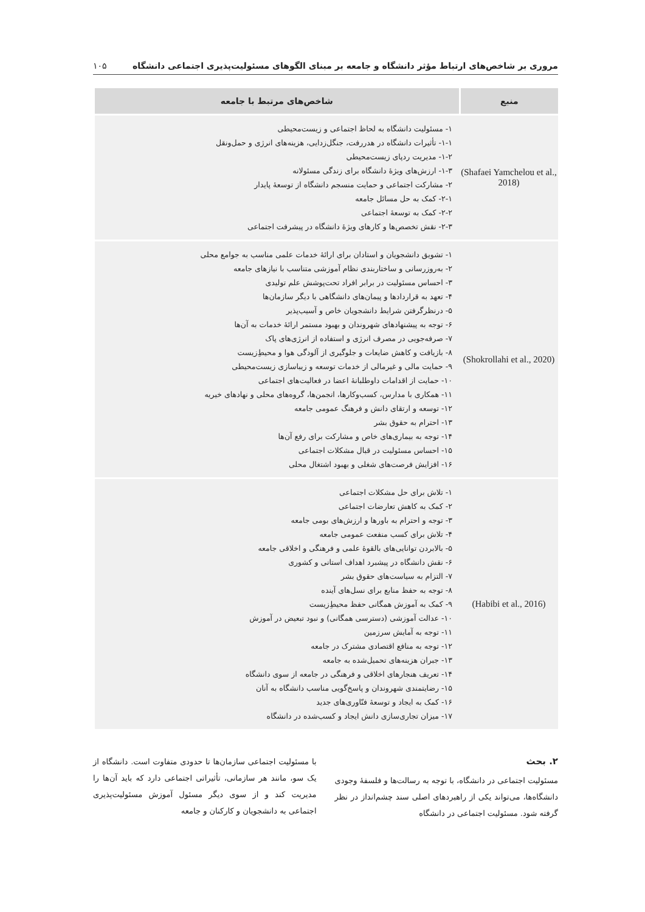مروری بر شاخص‌های ارتباط مؤثر دانشگاه و جامعه بر مبنای الگوهای مسئولیت‌پذیری اجتماعی دانشگاه ۱۰۵
| منبع | شاخص‌های مرتبط با جامعه |
| --- | --- |
| (Shafaei Yamchelou et al., 2018) | ۱- مسئولیت دانشگاه به لحاظ اجتماعی و زیست‌محیطی ۱-۱- تأثیرات دانشگاه در هدررفت، جنگل‌زدایی، هزینه‌های انرژی و حمل‌ونقل ۱-۲- مدیریت ردپای زیست‌محیطی ۱-۳- ارزش‌های ویژهٔ دانشگاه برای زندگی مسئولانه ۲- مشارکت اجتماعی و حمایت منسجم دانشگاه از توسعهٔ پایدار ۲-۱- کمک به حل مسائل جامعه ۲-۲- کمک به توسعهٔ اجتماعی ۲-۳- نقش تخصص‌ها و کارهای ویژهٔ دانشگاه در پیشرفت اجتماعی |
| (Shokrollahi et al., 2020) | ۱- تشویق دانشجویان و استادان برای ارائهٔ خدمات علمی مناسب به جوامع محلی ۲- به‌روزرسانی و ساختاربندی نظام آموزشی متناسب با نیازهای جامعه ۳- احساس مسئولیت در برابر افراد تحت‌پوشش علم تولیدی ۴- تعهد به قراردادها و پیمان‌های دانشگاهی با دیگر سازمان‌ها ۵- درنظرگرفتن شرایط دانشجویان خاص و آسیب‌پذیر ۶- توجه به پیشنهادهای شهروندان و بهبود مستمر ارائهٔ خدمات به آن‌ها ۷- صرفه‌جویی در مصرف انرژی و استفاده از انرژی‌های پاک ۸- بازیافت و کاهش ضایعات و جلوگیری از آلودگی هوا و محیطِ‌زیست ۹- حمایت مالی و غیرمالی از خدمات توسعه و زیباسازی زیست‌محیطی ۱۰- حمایت از اقدامات داوطلبانهٔ اعضا در فعالیت‌های اجتماعی ۱۱- همکاری با مدارس، کسب‌وکارها، انجمن‌ها، گروه‌های محلی و نهادهای خیریه ۱۲- توسعه و ارتقای دانش و فرهنگ عمومی جامعه ۱۳- احترام به حقوق بشر ۱۴- توجه به بیماری‌های خاص و مشارکت برای رفع آن‌ها ۱۵- احساس مسئولیت در قبال مشکلات اجتماعی ۱۶- افزایش فرصت‌های شغلی و بهبود اشتغال محلی |
| (Habibi et al., 2016) | ۱- تلاش برای حل مشکلات اجتماعی ۲- کمک به کاهش تعارضات اجتماعی ۳- توجه و احترام به باورها و ارزش‌های بومی جامعه ۴- تلاش برای کسب منفعت عمومی جامعه ۵- بالابردن توانایی‌های بالقوهٔ علمی و فرهنگی و اخلاقی جامعه ۶- نقش دانشگاه در پیشبرد اهداف استانی و کشوری ۷- التزام به سیاست‌های حقوق بشر ۸- توجه به حفظ منابع برای نسل‌های آینده ۹- کمک به آموزش همگانی حفظ محیطِ‌زیست ۱۰- عدالت آموزشی (دسترسی همگانی) و نبود تبعیض در آموزش ۱۱- توجه به آمایش سرزمین ۱۲- توجه به منافع اقتصادی مشترک در جامعه ۱۳- جبران هزینه‌های تحمیل‌شده به جامعه ۱۴- تعریف هنجارهای اخلاقی و فرهنگی در جامعه از سوی دانشگاه ۱۵- رضایتمندی شهروندان و پاسخ‌گویی مناسب دانشگاه به آنان ۱۶- کمک به ایجاد و توسعهٔ فنّاوری‌های جدید ۱۷- میزان تجاری‌سازی دانش ایجاد و کسب‌شده در دانشگاه |
۲. بحث
مسئولیت اجتماعی در دانشگاه، با توجه به رسالت‌ها و فلسفهٔ وجودی دانشگاه‌ها، می‌تواند یکی از راهبردهای اصلی سند چشم‌انداز در نظر گرفته شود. مسئولیت اجتماعی در دانشگاه
با مسئولیت اجتماعی سازمان‌ها تا حدودی متفاوت است. دانشگاه از یک سو، مانند هر سازمانی، تأثیراتی اجتماعی دارد که باید آن‌ها را مدیریت کند و از سوی دیگر مسئول آموزش مسئولیت‌پذیری اجتماعی به دانشجویان و کارکنان و جامعه